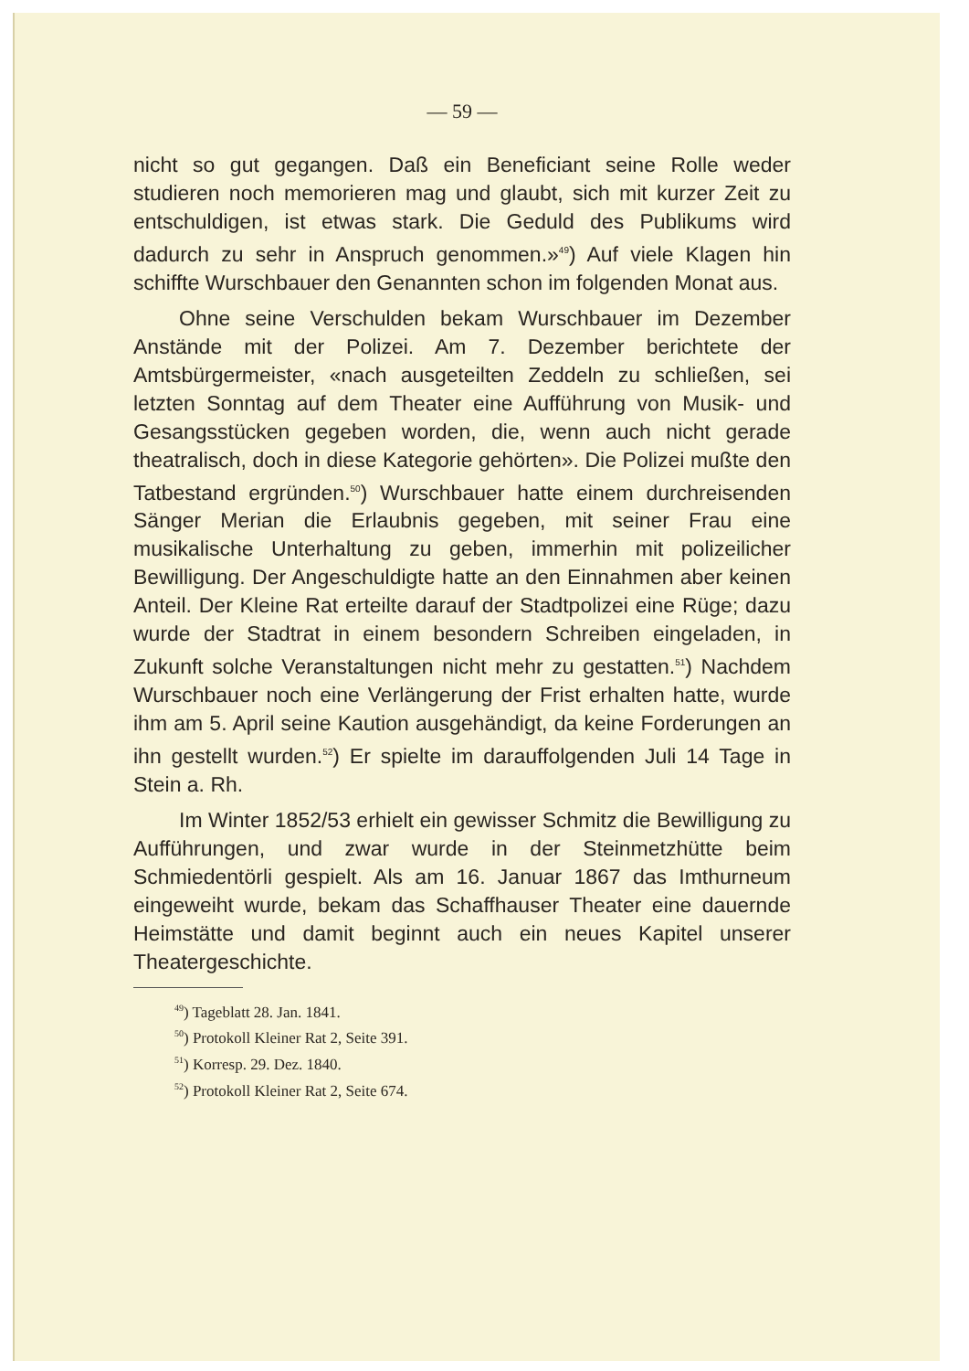— 59 —
nicht so gut gegangen. Daß ein Beneficiant seine Rolle weder studieren noch memorieren mag und glaubt, sich mit kurzer Zeit zu entschuldigen, ist etwas stark. Die Geduld des Publikums wird dadurch zu sehr in Anspruch genommen.»<sup>49</sup>) Auf viele Klagen hin schiffte Wurschbauer den Genannten schon im folgenden Monat aus.
Ohne seine Verschulden bekam Wurschbauer im Dezember Anstände mit der Polizei. Am 7. Dezember berichtete der Amtsbürgermeister, «nach ausgeteilten Zeddeln zu schließen, sei letzten Sonntag auf dem Theater eine Aufführung von Musik- und Gesangsstücken gegeben worden, die, wenn auch nicht gerade theatralisch, doch in diese Kategorie gehörten». Die Polizei mußte den Tatbestand ergründen.<sup>50</sup>) Wurschbauer hatte einem durchreisenden Sänger Merian die Erlaubnis gegeben, mit seiner Frau eine musikalische Unterhaltung zu geben, immerhin mit polizeilicher Bewilligung. Der Angeschuldigte hatte an den Einnahmen aber keinen Anteil. Der Kleine Rat erteilte darauf der Stadtpolizei eine Rüge; dazu wurde der Stadtrat in einem besondern Schreiben eingeladen, in Zukunft solche Veranstaltungen nicht mehr zu gestatten.<sup>51</sup>) Nachdem Wurschbauer noch eine Verlängerung der Frist erhalten hatte, wurde ihm am 5. April seine Kaution ausgehändigt, da keine Forderungen an ihn gestellt wurden.<sup>52</sup>) Er spielte im darauffolgenden Juli 14 Tage in Stein a. Rh.
Im Winter 1852/53 erhielt ein gewisser Schmitz die Bewilligung zu Aufführungen, und zwar wurde in der Steinmetzhütte beim Schmiedentörli gespielt. Als am 16. Januar 1867 das Imthurneum eingeweiht wurde, bekam das Schaffhauser Theater eine dauernde Heimstätte und damit beginnt auch ein neues Kapitel unserer Theatergeschichte.
<sup>49</sup>) Tageblatt 28. Jan. 1841.
<sup>50</sup>) Protokoll Kleiner Rat 2, Seite 391.
<sup>51</sup>) Korresp. 29. Dez. 1840.
<sup>52</sup>) Protokoll Kleiner Rat 2, Seite 674.